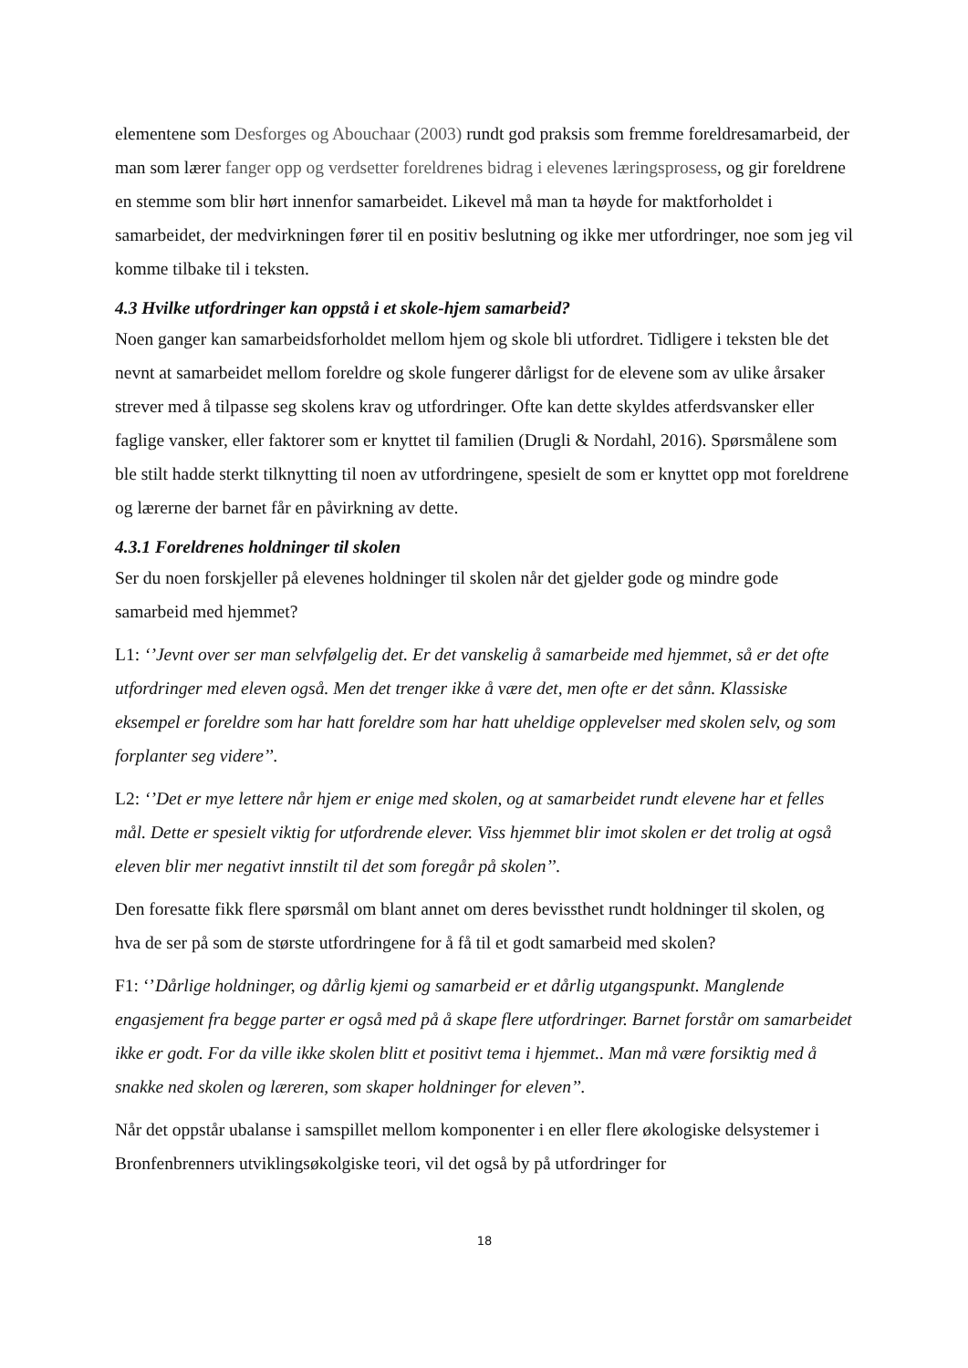elementene som Desforges og Abouchaar (2003) rundt god praksis som fremme foreldresamarbeid, der man som lærer fanger opp og verdsetter foreldrenes bidrag i elevenes læringsprosess, og gir foreldrene en stemme som blir hørt innenfor samarbeidet. Likevel må man ta høyde for maktforholdet i samarbeidet, der medvirkningen fører til en positiv beslutning og ikke mer utfordringer, noe som jeg vil komme tilbake til i teksten.
4.3 Hvilke utfordringer kan oppstå i et skole-hjem samarbeid?
Noen ganger kan samarbeidsforholdet mellom hjem og skole bli utfordret. Tidligere i teksten ble det nevnt at samarbeidet mellom foreldre og skole fungerer dårligst for de elevene som av ulike årsaker strever med å tilpasse seg skolens krav og utfordringer. Ofte kan dette skyldes atferdsvansker eller faglige vansker, eller faktorer som er knyttet til familien (Drugli & Nordahl, 2016). Spørsmålene som ble stilt hadde sterkt tilknytting til noen av utfordringene, spesielt de som er knyttet opp mot foreldrene og lærerne der barnet får en påvirkning av dette.
4.3.1 Foreldrenes holdninger til skolen
Ser du noen forskjeller på elevenes holdninger til skolen når det gjelder gode og mindre gode samarbeid med hjemmet?
L1: ‘’Jevnt over ser man selvfølgelig det. Er det vanskelig å samarbeide med hjemmet, så er det ofte utfordringer med eleven også. Men det trenger ikke å være det, men ofte er det sånn. Klassiske eksempel er foreldre som har hatt foreldre som har hatt uheldige opplevelser med skolen selv, og som forplanter seg videre’’.
L2: ‘’Det er mye lettere når hjem er enige med skolen, og at samarbeidet rundt elevene har et felles mål. Dette er spesielt viktig for utfordrende elever. Viss hjemmet blir imot skolen er det trolig at også eleven blir mer negativt innstilt til det som foregår på skolen’’.
Den foresatte fikk flere spørsmål om blant annet om deres bevissthet rundt holdninger til skolen, og hva de ser på som de største utfordringene for å få til et godt samarbeid med skolen?
F1: ‘’Dårlige holdninger, og dårlig kjemi og samarbeid er et dårlig utgangspunkt. Manglende engasjement fra begge parter er også med på å skape flere utfordringer. Barnet forstår om samarbeidet ikke er godt. For da ville ikke skolen blitt et positivt tema i hjemmet.. Man må være forsiktig med å snakke ned skolen og læreren, som skaper holdninger for eleven’’.
Når det oppstår ubalanse i samspillet mellom komponenter i en eller flere økologiske delsystemer i Bronfenbrenners utviklingsøkolgiske teori, vil det også by på utfordringer for
18